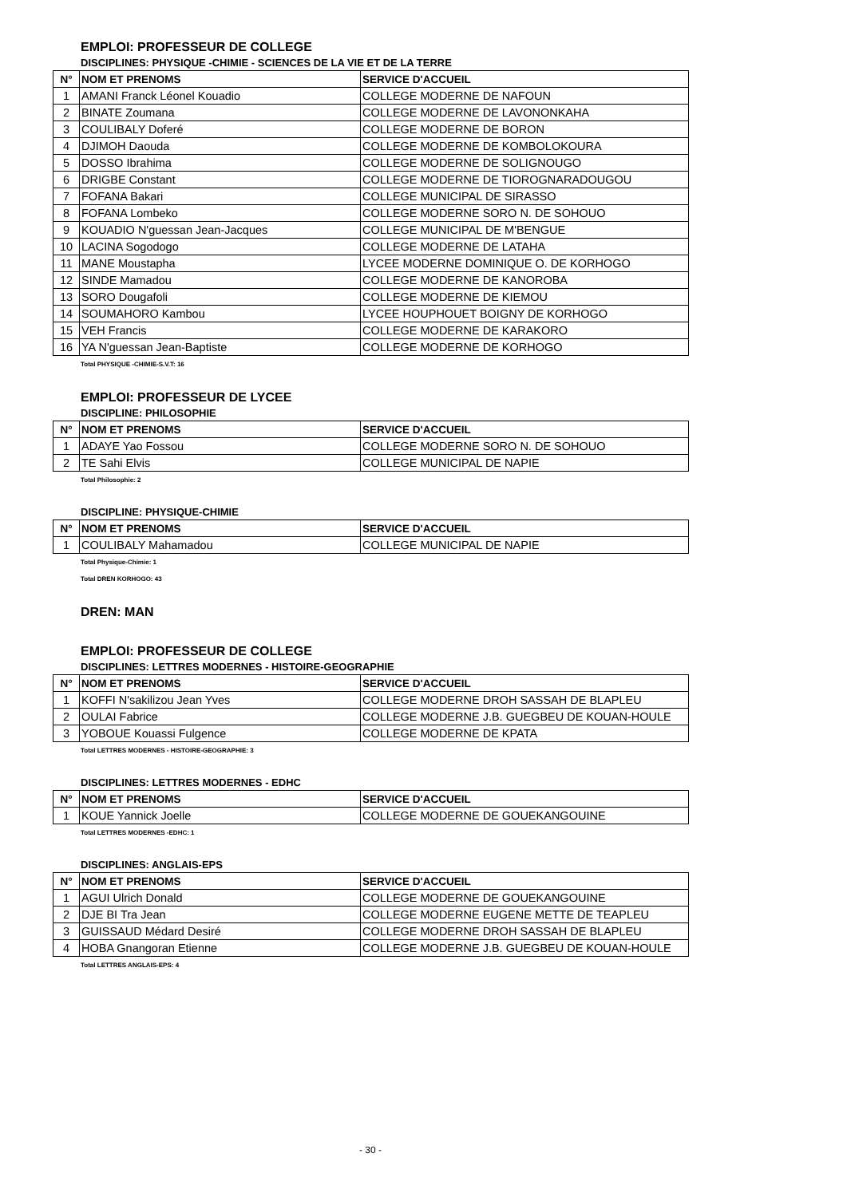EMPLOI: PROFESSEUR DE COLLEGE
DISCIPLINES: PHYSIQUE -CHIMIE - SCIENCES DE LA VIE ET DE LA TERRE
| N° | NOM ET PRENOMS | SERVICE D'ACCUEIL |
| --- | --- | --- |
| 1 | AMANI Franck Léonel Kouadio | COLLEGE MODERNE DE NAFOUN |
| 2 | BINATE Zoumana | COLLEGE MODERNE DE LAVONONKAHA |
| 3 | COULIBALY Doferé | COLLEGE MODERNE DE BORON |
| 4 | DJIMOH Daouda | COLLEGE MODERNE DE KOMBOLOKOURA |
| 5 | DOSSO Ibrahima | COLLEGE MODERNE DE SOLIGNOUGO |
| 6 | DRIGBE Constant | COLLEGE MODERNE DE TIOROGNARADOUGOU |
| 7 | FOFANA Bakari | COLLEGE MUNICIPAL DE SIRASSO |
| 8 | FOFANA Lombeko | COLLEGE MODERNE SORO N. DE SOHOUO |
| 9 | KOUADIO N'guessan Jean-Jacques | COLLEGE MUNICIPAL DE M'BENGUE |
| 10 | LACINA Sogodogo | COLLEGE MODERNE DE LATAHA |
| 11 | MANE Moustapha | LYCEE MODERNE DOMINIQUE O. DE KORHOGO |
| 12 | SINDE Mamadou | COLLEGE MODERNE DE KANOROBA |
| 13 | SORO Dougafoli | COLLEGE MODERNE DE KIEMOU |
| 14 | SOUMAHORO Kambou | LYCEE HOUPHOUET BOIGNY DE KORHOGO |
| 15 | VEH Francis | COLLEGE MODERNE DE KARAKORO |
| 16 | YA N'guessan Jean-Baptiste | COLLEGE MODERNE DE KORHOGO |
Total PHYSIQUE -CHIMIE-S.V.T: 16
EMPLOI: PROFESSEUR DE LYCEE
DISCIPLINE: PHILOSOPHIE
| N° | NOM ET PRENOMS | SERVICE D'ACCUEIL |
| --- | --- | --- |
| 1 | ADAYE Yao Fossou | COLLEGE MODERNE SORO N. DE SOHOUO |
| 2 | TE Sahi Elvis | COLLEGE MUNICIPAL DE NAPIE |
Total Philosophie: 2
DISCIPLINE: PHYSIQUE-CHIMIE
| N° | NOM ET PRENOMS | SERVICE D'ACCUEIL |
| --- | --- | --- |
| 1 | COULIBALY Mahamadou | COLLEGE MUNICIPAL DE NAPIE |
Total Physique-Chimie: 1
Total DREN KORHOGO: 43
DREN: MAN
EMPLOI: PROFESSEUR DE COLLEGE
DISCIPLINES: LETTRES MODERNES - HISTOIRE-GEOGRAPHIE
| N° | NOM ET PRENOMS | SERVICE D'ACCUEIL |
| --- | --- | --- |
| 1 | KOFFI N'sakilizou Jean Yves | COLLEGE MODERNE DROH SASSAH DE BLAPLEU |
| 2 | OULAI Fabrice | COLLEGE MODERNE J.B. GUEGBEU DE KOUAN-HOULE |
| 3 | YOBOUE Kouassi Fulgence | COLLEGE MODERNE DE KPATA |
Total LETTRES MODERNES - HISTOIRE-GEOGRAPHIE: 3
DISCIPLINES: LETTRES MODERNES - EDHC
| N° | NOM ET PRENOMS | SERVICE D'ACCUEIL |
| --- | --- | --- |
| 1 | KOUE Yannick Joelle | COLLEGE MODERNE DE GOUEKANGOUINE |
Total LETTRES MODERNES -EDHC: 1
DISCIPLINES: ANGLAIS-EPS
| N° | NOM ET PRENOMS | SERVICE D'ACCUEIL |
| --- | --- | --- |
| 1 | AGUI Ulrich Donald | COLLEGE MODERNE DE GOUEKANGOUINE |
| 2 | DJE BI Tra Jean | COLLEGE MODERNE EUGENE METTE DE TEAPLEU |
| 3 | GUISSAUD Médard Desiré | COLLEGE MODERNE DROH SASSAH DE BLAPLEU |
| 4 | HOBA Gnangoran Etienne | COLLEGE MODERNE J.B. GUEGBEU DE KOUAN-HOULE |
Total LETTRES ANGLAIS-EPS: 4
- 30 -